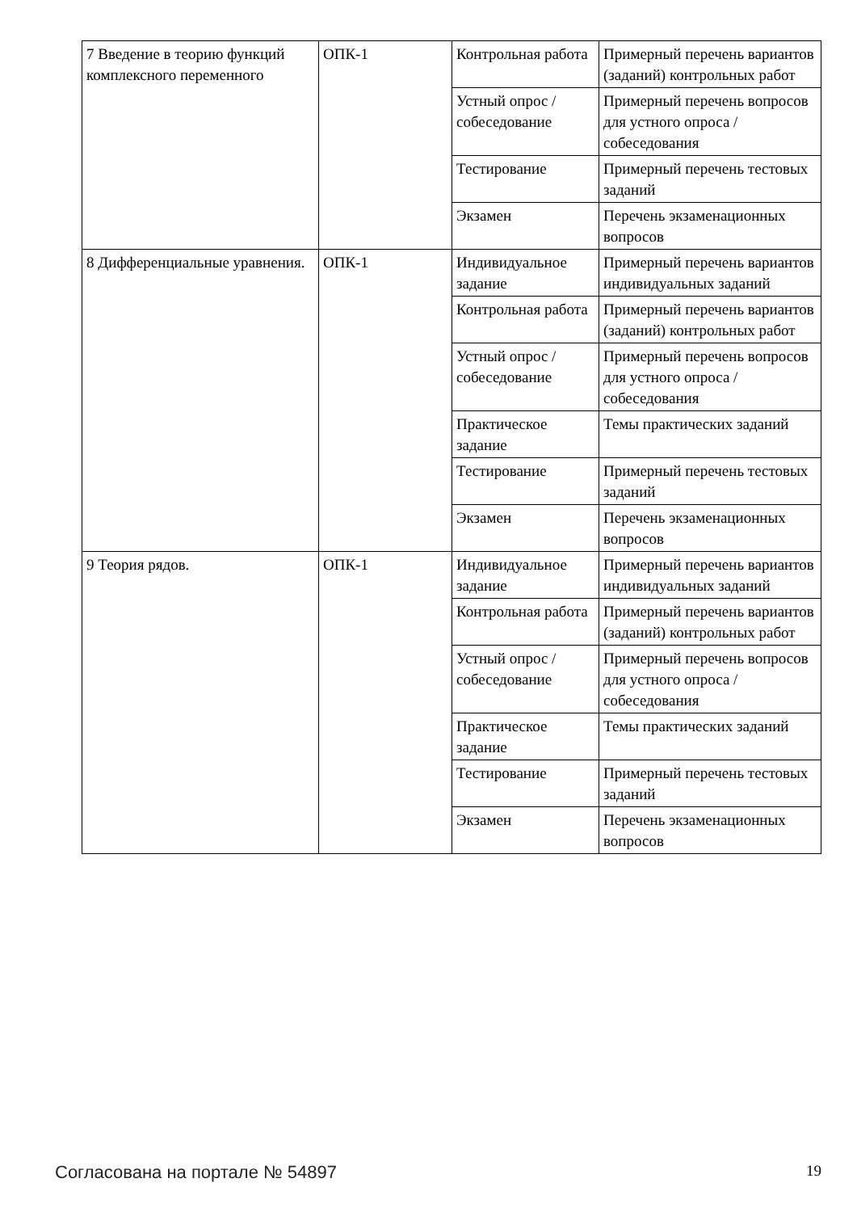| 7 Введение в теорию функций комплексного переменного | ОПК-1 | Контрольная работа | Примерный перечень вариантов (заданий) контрольных работ |
| | | Устный опрос / собеседование | Примерный перечень вопросов для устного опроса / собеседования |
| | | Тестирование | Примерный перечень тестовых заданий |
| | | Экзамен | Перечень экзаменационных вопросов |
| 8 Дифференциальные уравнения. | ОПК-1 | Индивидуальное задание | Примерный перечень вариантов индивидуальных заданий |
| | | Контрольная работа | Примерный перечень вариантов (заданий) контрольных работ |
| | | Устный опрос / собеседование | Примерный перечень вопросов для устного опроса / собеседования |
| | | Практическое задание | Темы практических заданий |
| | | Тестирование | Примерный перечень тестовых заданий |
| | | Экзамен | Перечень экзаменационных вопросов |
| 9 Теория рядов. | ОПК-1 | Индивидуальное задание | Примерный перечень вариантов индивидуальных заданий |
| | | Контрольная работа | Примерный перечень вариантов (заданий) контрольных работ |
| | | Устный опрос / собеседование | Примерный перечень вопросов для устного опроса / собеседования |
| | | Практическое задание | Темы практических заданий |
| | | Тестирование | Примерный перечень тестовых заданий |
| | | Экзамен | Перечень экзаменационных вопросов |
Согласована на портале № 54897 19